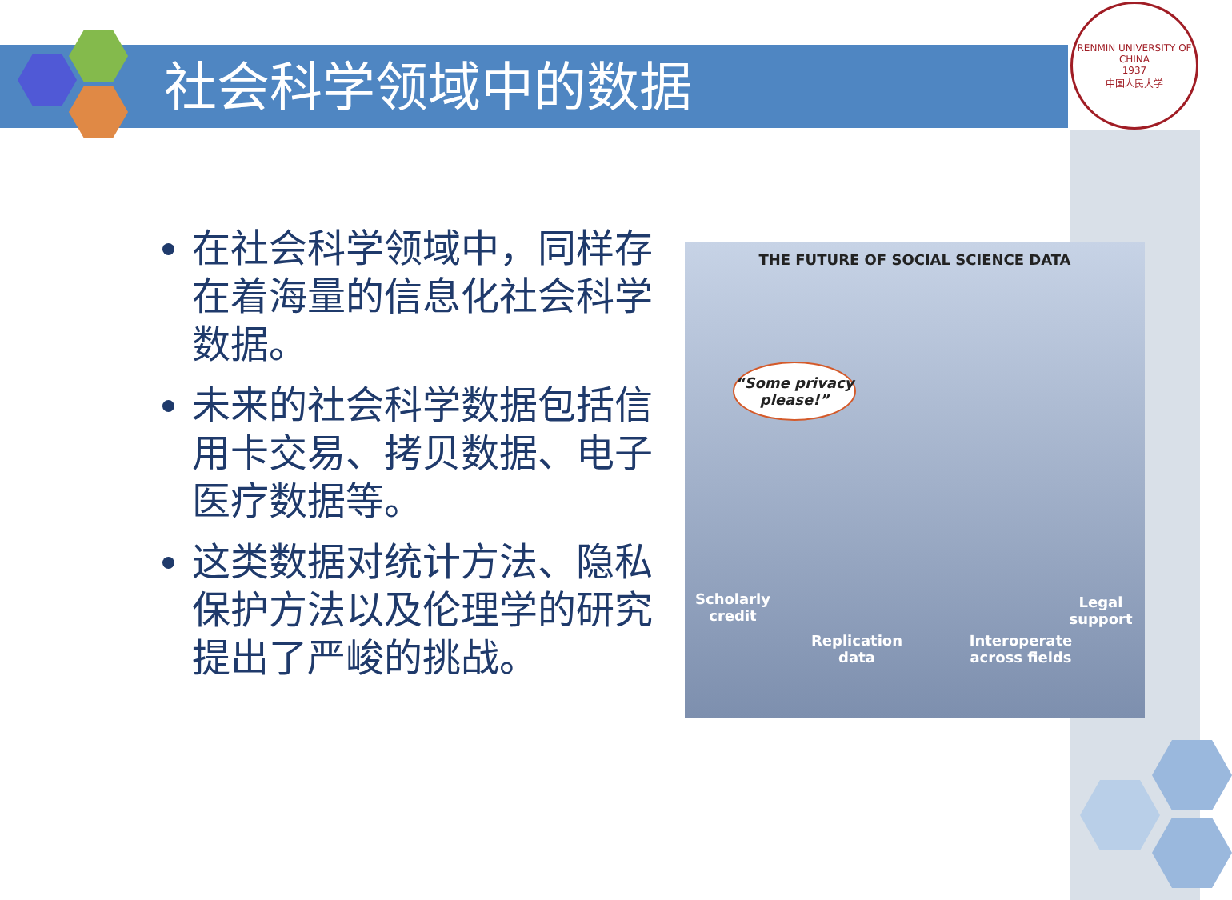社会科学领域中的数据
RENMIN UNIVERSITY OF CHINA
1937
中国人民大学
在社会科学领域中，同样存在着海量的信息化社会科学数据。
未来的社会科学数据包括信用卡交易、拷贝数据、电子医疗数据等。
这类数据对统计方法、隐私保护方法以及伦理学的研究提出了严峻的挑战。
THE FUTURE OF SOCIAL SCIENCE DATA
“Some privacy please!”
Scholarly credit
Replication data
Interoperate across fields
Legal support